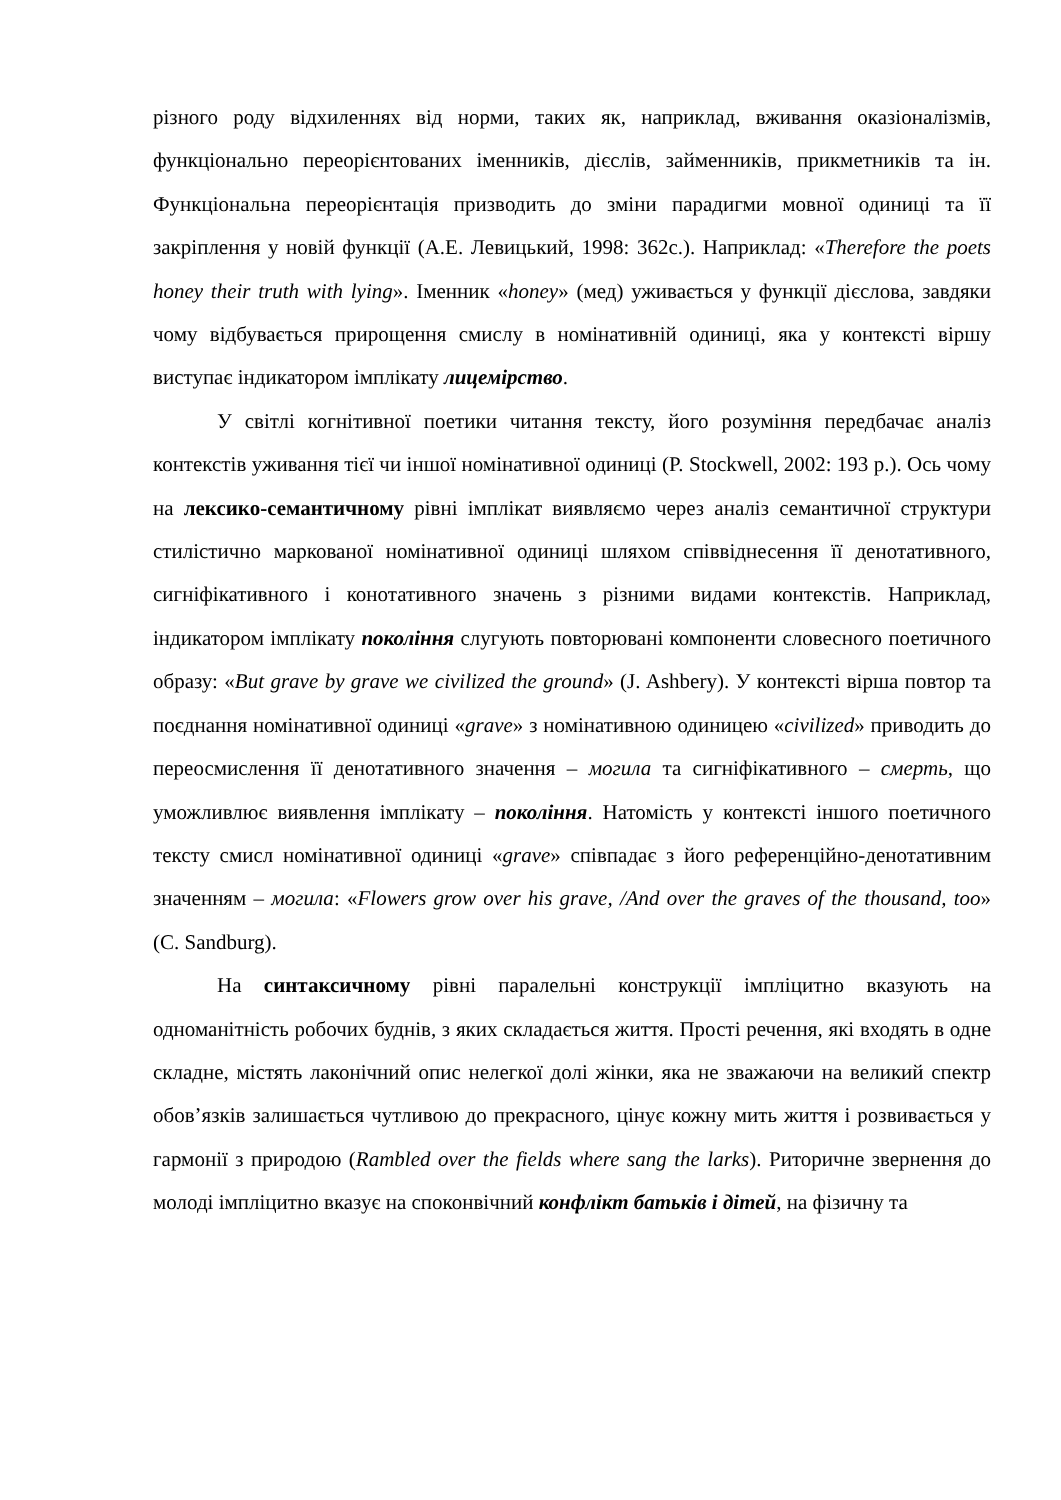різного роду відхиленнях від норми, таких як, наприклад, вживання оказіоналізмів, функціонально переорієнтованих іменників, дієслів, займенників, прикметників та ін. Функціональна переорієнтація призводить до зміни парадигми мовної одиниці та її закріплення у новій функції (А.Е. Левицький, 1998: 362с.). Наприклад: «Therefore the poets honey their truth with lying». Іменник «honey» (мед) уживається у функції дієслова, завдяки чому відбувається прирощення смислу в номінативній одиниці, яка у контексті віршу виступає індикатором імплікату лицемірство.
У світлі когнітивної поетики читання тексту, його розуміння передбачає аналіз контекстів уживання тієї чи іншої номінативної одиниці (P. Stockwell, 2002: 193 p.). Ось чому на лексико-семантичному рівні імплікат виявляємо через аналіз семантичної структури стилістично маркованої номінативної одиниці шляхом співвіднесення її денотативного, сигніфікативного і конотативного значень з різними видами контекстів. Наприклад, індикатором імплікату покоління слугують повторювані компоненти словесного поетичного образу: «But grave by grave we civilized the ground» (J. Ashbery). У контексті вірша повтор та поєднання номінативної одиниці «grave» з номінативною одиницею «civilized» приводить до переосмислення її денотативного значення – могила та сигніфікативного – смерть, що уможливлює виявлення імплікату – покоління. Натомість у контексті іншого поетичного тексту смисл номінативної одиниці «grave» співпадає з його референційно-денотативним значенням – могила: «Flowers grow over his grave, /And over the graves of the thousand, too» (C. Sandburg).
На синтаксичному рівні паралельні конструкції імпліцитно вказують на одноманітність робочих буднів, з яких складається життя. Прості речення, які входять в одне складне, містять лаконічний опис нелегкої долі жінки, яка не зважаючи на великий спектр обов’язків залишається чутливою до прекрасного, цінує кожну мить життя і розвивається у гармонії з природою (Rambled over the fields where sang the larks). Риторичне звернення до молоді імпліцитно вказує на споконвічний конфлікт батьків і дітей, на фізичну та